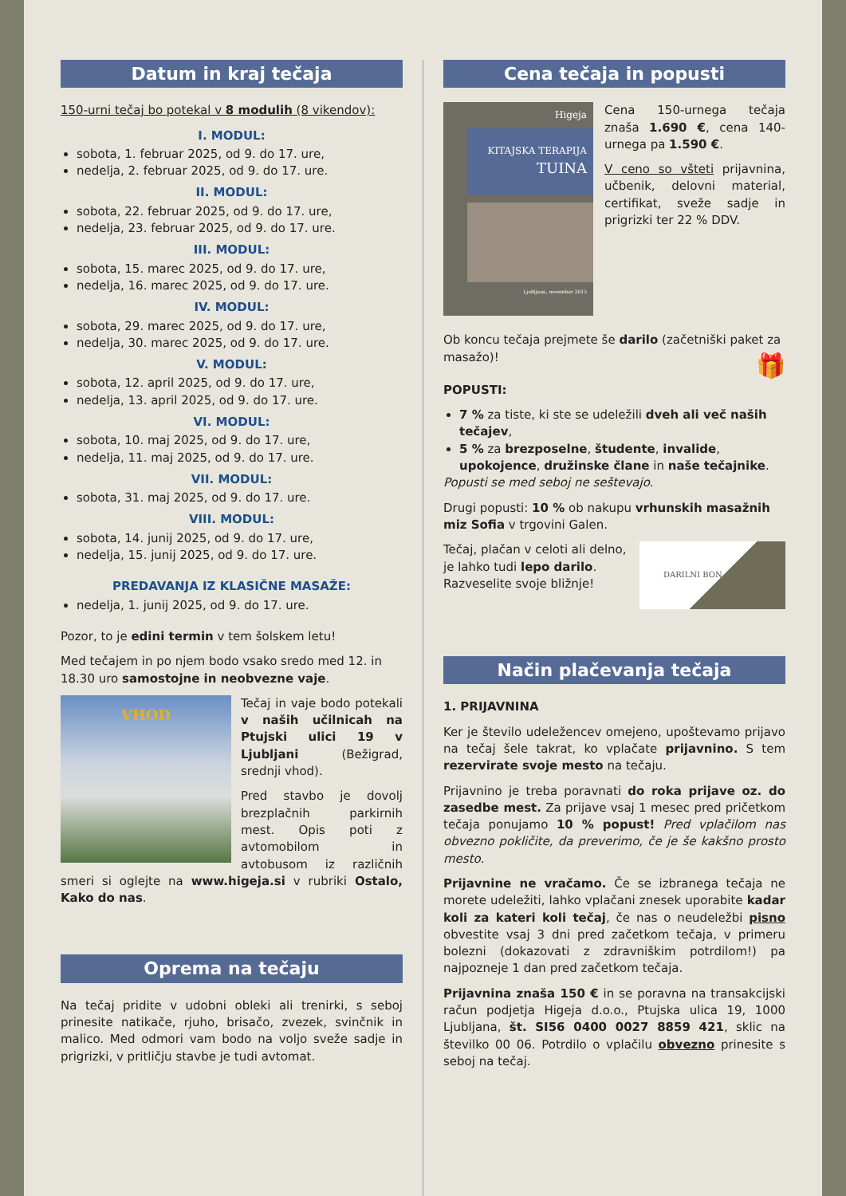Datum in kraj tečaja
150-urni tečaj bo potekal v 8 modulih (8 vikendov):
I. MODUL:
sobota, 1. februar 2025, od 9. do 17. ure,
nedelja, 2. februar 2025, od 9. do 17. ure.
II. MODUL:
sobota, 22. februar 2025, od 9. do 17. ure,
nedelja, 23. februar 2025, od 9. do 17. ure.
III. MODUL:
sobota, 15. marec 2025, od 9. do 17. ure,
nedelja, 16. marec 2025, od 9. do 17. ure.
IV. MODUL:
sobota, 29. marec 2025, od 9. do 17. ure,
nedelja, 30. marec 2025, od 9. do 17. ure.
V. MODUL:
sobota, 12. april 2025, od 9. do 17. ure,
nedelja, 13. april 2025, od 9. do 17. ure.
VI. MODUL:
sobota, 10. maj 2025, od 9. do 17. ure,
nedelja, 11. maj 2025, od 9. do 17. ure.
VII. MODUL:
sobota, 31. maj 2025, od 9. do 17. ure.
VIII. MODUL:
sobota, 14. junij 2025, od 9. do 17. ure,
nedelja, 15. junij 2025, od 9. do 17. ure.
PREDAVANJA IZ KLASIČNE MASAŽE:
nedelja, 1. junij 2025, od 9. do 17. ure.
Pozor, to je edini termin v tem šolskem letu!
Med tečajem in po njem bodo vsako sredo med 12. in 18.30 uro samostojne in neobvezne vaje.
VHOD
Tečaj in vaje bodo potekali v naših učilnicah na Ptujski ulici 19 v Ljubljani (Bežigrad, srednji vhod).
Pred stavbo je dovolj brezplačnih parkirnih mest. Opis poti z avtomobilom in avtobusom iz različnih smeri si oglejte na www.higeja.si v rubriki Ostalo, Kako do nas.
Oprema na tečaju
Na tečaj pridite v udobni obleki ali trenirki, s seboj prinesite natikače, rjuho, brisačo, zvezek, svinčnik in malico. Med odmori vam bodo na voljo sveže sadje in prigrizki, v pritličju stavbe je tudi avtomat.
Cena tečaja in popusti
Higeja
KITAJSKA TERAPIJA
TUINA
Ljubljana, november 2015
Cena 150-urnega tečaja znaša 1.690 €, cena 140-urnega pa 1.590 €.
V ceno so všteti prijavnina, učbenik, delovni material, certifikat, sveže sadje in prigrizki ter 22 % DDV.
Ob koncu tečaja prejmete še darilo (začetniški paket za masažo)! 🎁
POPUSTI:
7 % za tiste, ki ste se udeležili dveh ali več naših tečajev,
5 % za brezposelne, študente, invalide, upokojence, družinske člane in naše tečajnike.
Popusti se med seboj ne seštevajo.
Drugi popusti: 10 % ob nakupu vrhunskih masažnih miz Sofia v trgovini Galen.
DARILNI BON
Tečaj, plačan v celoti ali delno, je lahko tudi lepo darilo. Razveselite svoje bližnje!
Način plačevanja tečaja
1. PRIJAVNINA
Ker je število udeležencev omejeno, upoštevamo prijavo na tečaj šele takrat, ko vplačate prijavnino. S tem rezervirate svoje mesto na tečaju.
Prijavnino je treba poravnati do roka prijave oz. do zasedbe mest. Za prijave vsaj 1 mesec pred pričetkom tečaja ponujamo 10 % popust! Pred vplačilom nas obvezno pokličite, da preverimo, če je še kakšno prosto mesto.
Prijavnine ne vračamo. Če se izbranega tečaja ne morete udeležiti, lahko vplačani znesek uporabite kadar koli za kateri koli tečaj, če nas o neudeležbi pisno obvestite vsaj 3 dni pred začetkom tečaja, v primeru bolezni (dokazovati z zdravniškim potrdilom!) pa najpozneje 1 dan pred začetkom tečaja.
Prijavnina znaša 150 € in se poravna na transakcijski račun podjetja Higeja d.o.o., Ptujska ulica 19, 1000 Ljubljana, št. SI56 0400 0027 8859 421, sklic na številko 00 06. Potrdilo o vplačilu obvezno prinesite s seboj na tečaj.